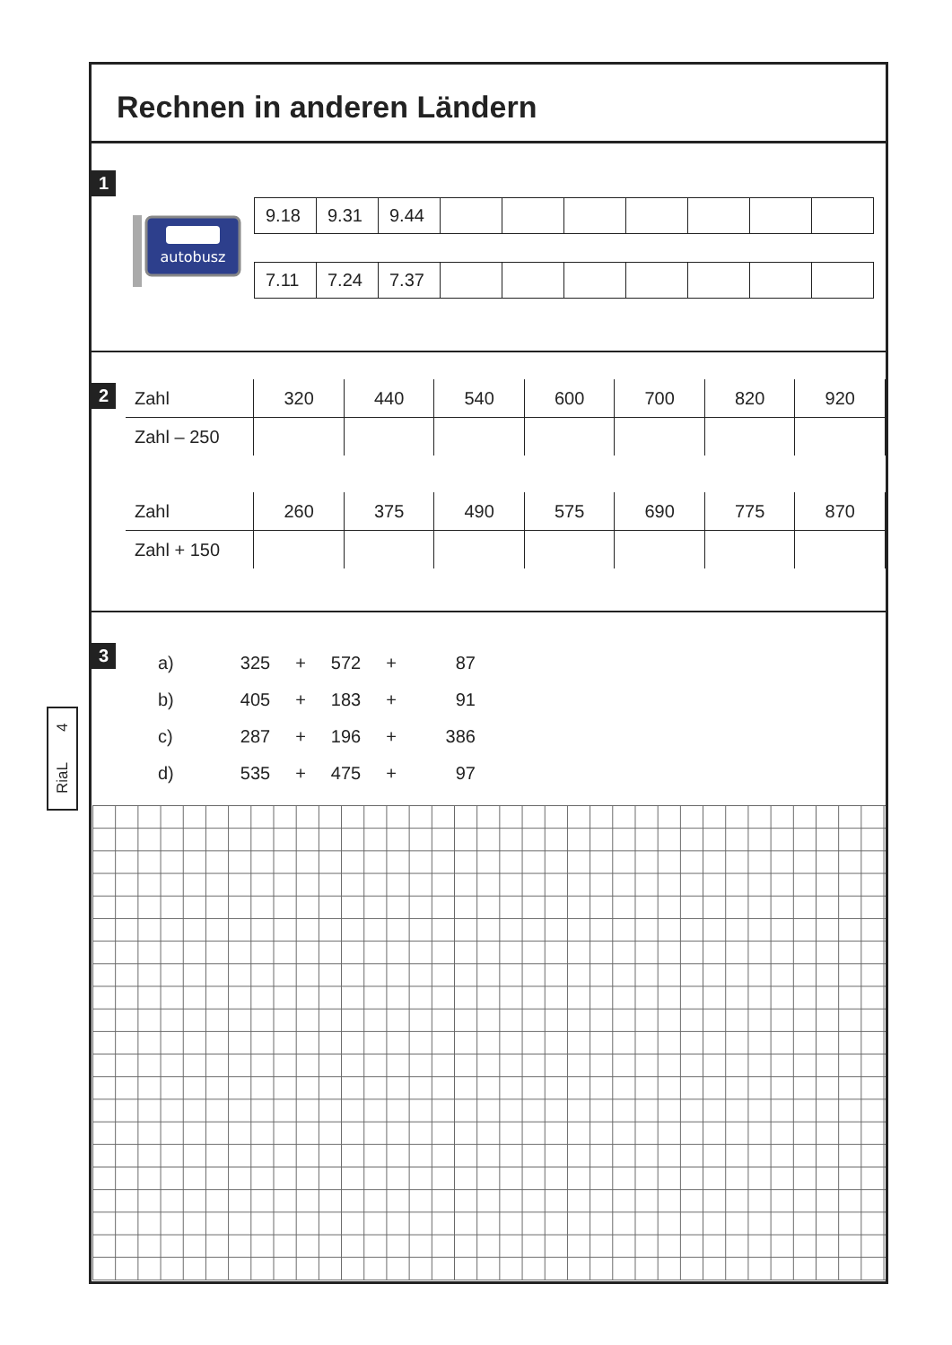Rechnen in anderen Ländern
1
autobusz
| 9.18 | 9.31 | 9.44 | | | | | | | |
| 7.11 | 7.24 | 7.37 | | | | | | | |
2
| Zahl | 320 | 440 | 540 | 600 | 700 | 820 | 920 |
| Zahl – 250 | | | | | | | |
| Zahl | 260 | 375 | 490 | 575 | 690 | 775 | 870 |
| Zahl + 150 | | | | | | | |
3
| a) | 325 | + | 572 | + | 87 |
| b) | 405 | + | 183 | + | 91 |
| c) | 287 | + | 196 | + | 386 |
| d) | 535 | + | 475 | + | 97 |
RiaL 4